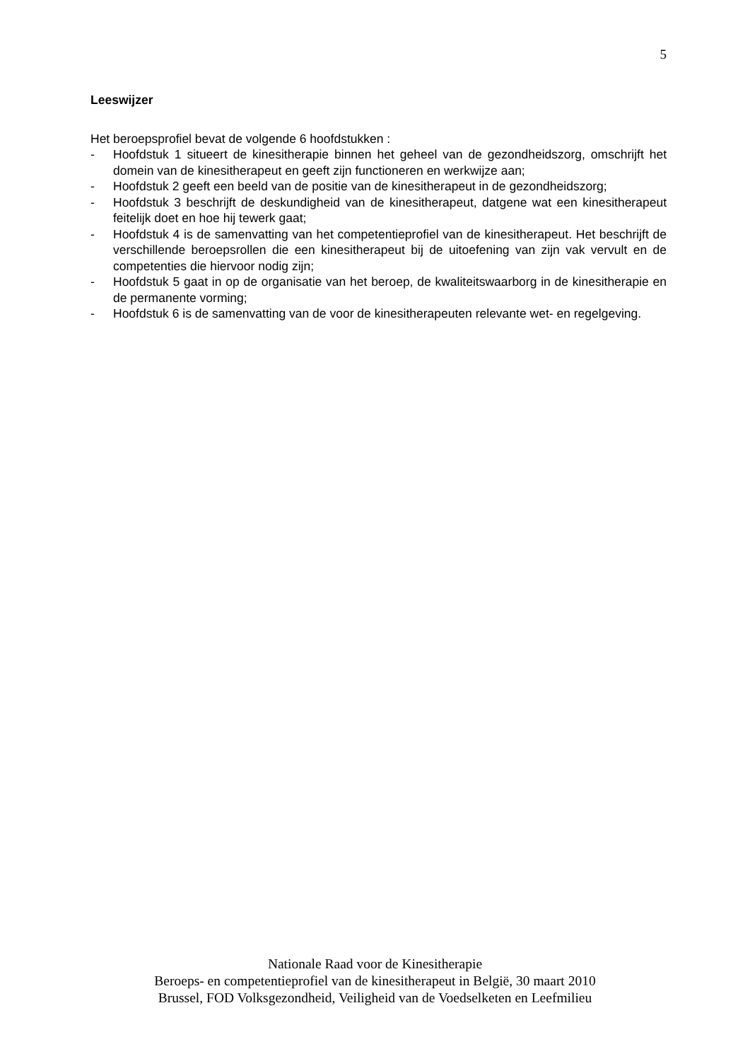5
Leeswijzer
Het beroepsprofiel bevat de volgende 6 hoofdstukken :
- Hoofdstuk 1 situeert de kinesitherapie binnen het geheel van de gezondheidszorg, omschrijft het domein van de kinesitherapeut en geeft zijn functioneren en werkwijze aan;
- Hoofdstuk 2 geeft een beeld van de positie van de kinesitherapeut in de gezondheidszorg;
- Hoofdstuk 3 beschrijft de deskundigheid van de kinesitherapeut, datgene wat een kinesitherapeut feitelijk doet en hoe hij tewerk gaat;
- Hoofdstuk 4 is de samenvatting van het competentieprofiel van de kinesitherapeut. Het beschrijft de verschillende beroepsrollen die een kinesitherapeut bij de uitoefening van zijn vak vervult en de competenties die hiervoor nodig zijn;
- Hoofdstuk 5 gaat in op de organisatie van het beroep, de kwaliteitswaarborg in de kinesitherapie en de permanente vorming;
- Hoofdstuk 6 is de samenvatting van de voor de kinesitherapeuten relevante wet- en regelgeving.
Nationale Raad voor de Kinesitherapie
Beroeps- en competentieprofiel van de kinesitherapeut in België, 30 maart 2010
Brussel, FOD Volksgezondheid, Veiligheid van de Voedselketen en Leefmilieu